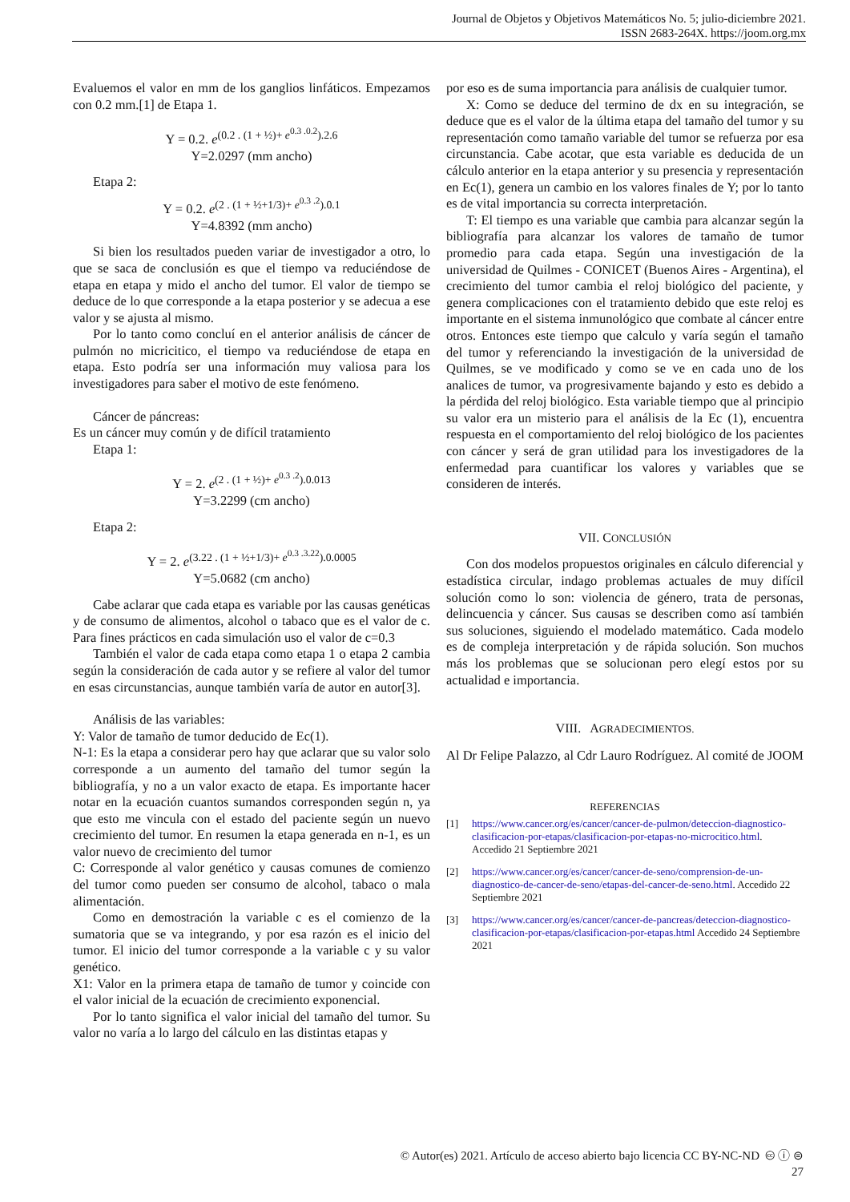Journal de Objetos y Objetivos Matemáticos No. 5; julio-diciembre 2021.
ISSN 2683-264X. https://joom.org.mx
Evaluemos el valor en mm de los ganglios linfáticos. Empezamos con 0.2 mm.[1] de Etapa 1.
Y = 0.2. e<sup>(0.2 . (1 + ½)+ e<sup>0.3 .0.2</sup>).2.6</sup>
Y=2.0297 (mm ancho)
Etapa 2:
Y = 0.2. e<sup>(2 . (1 + ½+1/3)+ e<sup>0.3 .2</sup>).0.1</sup>
Y=4.8392 (mm ancho)
Si bien los resultados pueden variar de investigador a otro, lo que se saca de conclusión es que el tiempo va reduciéndose de etapa en etapa y mido el ancho del tumor. El valor de tiempo se deduce de lo que corresponde a la etapa posterior y se adecua a ese valor y se ajusta al mismo.
Por lo tanto como concluí en el anterior análisis de cáncer de pulmón no micricitico, el tiempo va reduciéndose de etapa en etapa. Esto podría ser una información muy valiosa para los investigadores para saber el motivo de este fenómeno.
Cáncer de páncreas:
Es un cáncer muy común y de difícil tratamiento
Etapa 1:
Y = 2. e<sup>(2 . (1 + ½)+ e<sup>0.3 .2</sup>).0.013</sup>
Y=3.2299 (cm ancho)
Etapa 2:
Y = 2. e<sup>(3.22 . (1 + ½+1/3)+ e<sup>0.3 .3.22</sup>).0.0005</sup>
Y=5.0682 (cm ancho)
Cabe aclarar que cada etapa es variable por las causas genéticas y de consumo de alimentos, alcohol o tabaco que es el valor de c. Para fines prácticos en cada simulación uso el valor de c=0.3
También el valor de cada etapa como etapa 1 o etapa 2 cambia según la consideración de cada autor y se refiere al valor del tumor en esas circunstancias, aunque también varía de autor en autor[3].
Análisis de las variables:
Y: Valor de tamaño de tumor deducido de Ec(1).
N-1: Es la etapa a considerar pero hay que aclarar que su valor solo corresponde a un aumento del tamaño del tumor según la bibliografía, y no a un valor exacto de etapa. Es importante hacer notar en la ecuación cuantos sumandos corresponden según n, ya que esto me vincula con el estado del paciente según un nuevo crecimiento del tumor. En resumen la etapa generada en n-1, es un valor nuevo de crecimiento del tumor
C: Corresponde al valor genético y causas comunes de comienzo del tumor como pueden ser consumo de alcohol, tabaco o mala alimentación.
Como en demostración la variable c es el comienzo de la sumatoria que se va integrando, y por esa razón es el inicio del tumor. El inicio del tumor corresponde a la variable c y su valor genético.
X1: Valor en la primera etapa de tamaño de tumor y coincide con el valor inicial de la ecuación de crecimiento exponencial.
Por lo tanto significa el valor inicial del tamaño del tumor. Su valor no varía a lo largo del cálculo en las distintas etapas y
por eso es de suma importancia para análisis de cualquier tumor.
X: Como se deduce del termino de dx en su integración, se deduce que es el valor de la última etapa del tamaño del tumor y su representación como tamaño variable del tumor se refuerza por esa circunstancia. Cabe acotar, que esta variable es deducida de un cálculo anterior en la etapa anterior y su presencia y representación en Ec(1), genera un cambio en los valores finales de Y; por lo tanto es de vital importancia su correcta interpretación.
T: El tiempo es una variable que cambia para alcanzar según la bibliografía para alcanzar los valores de tamaño de tumor promedio para cada etapa. Según una investigación de la universidad de Quilmes - CONICET (Buenos Aires - Argentina), el crecimiento del tumor cambia el reloj biológico del paciente, y genera complicaciones con el tratamiento debido que este reloj es importante en el sistema inmunológico que combate al cáncer entre otros. Entonces este tiempo que calculo y varía según el tamaño del tumor y referenciando la investigación de la universidad de Quilmes, se ve modificado y como se ve en cada uno de los analices de tumor, va progresivamente bajando y esto es debido a la pérdida del reloj biológico. Esta variable tiempo que al principio su valor era un misterio para el análisis de la Ec (1), encuentra respuesta en el comportamiento del reloj biológico de los pacientes con cáncer y será de gran utilidad para los investigadores de la enfermedad para cuantificar los valores y variables que se consideren de interés.
VII. CONCLUSIÓN
Con dos modelos propuestos originales en cálculo diferencial y estadística circular, indago problemas actuales de muy difícil solución como lo son: violencia de género, trata de personas, delincuencia y cáncer. Sus causas se describen como así también sus soluciones, siguiendo el modelado matemático. Cada modelo es de compleja interpretación y de rápida solución. Son muchos más los problemas que se solucionan pero elegí estos por su actualidad e importancia.
VIII. AGRADECIMIENTOS.
Al Dr Felipe Palazzo, al Cdr Lauro Rodríguez. Al comité de JOOM
REFERENCIAS
[1] https://www.cancer.org/es/cancer/cancer-de-pulmon/deteccion-diagnostico-clasificacion-por-etapas/clasificacion-por-etapas-no-microcitico.html. Accedido 21 Septiembre 2021
[2] https://www.cancer.org/es/cancer/cancer-de-seno/comprension-de-un-diagnostico-de-cancer-de-seno/etapas-del-cancer-de-seno.html. Accedido 22 Septiembre 2021
[3] https://www.cancer.org/es/cancer/cancer-de-pancreas/deteccion-diagnostico-clasificacion-por-etapas/clasificacion-por-etapas.html Accedido 24 Septiembre 2021
© Autor(es) 2021. Artículo de acceso abierto bajo licencia CC BY-NC-ND 🅭 ⓘ ⊜
27